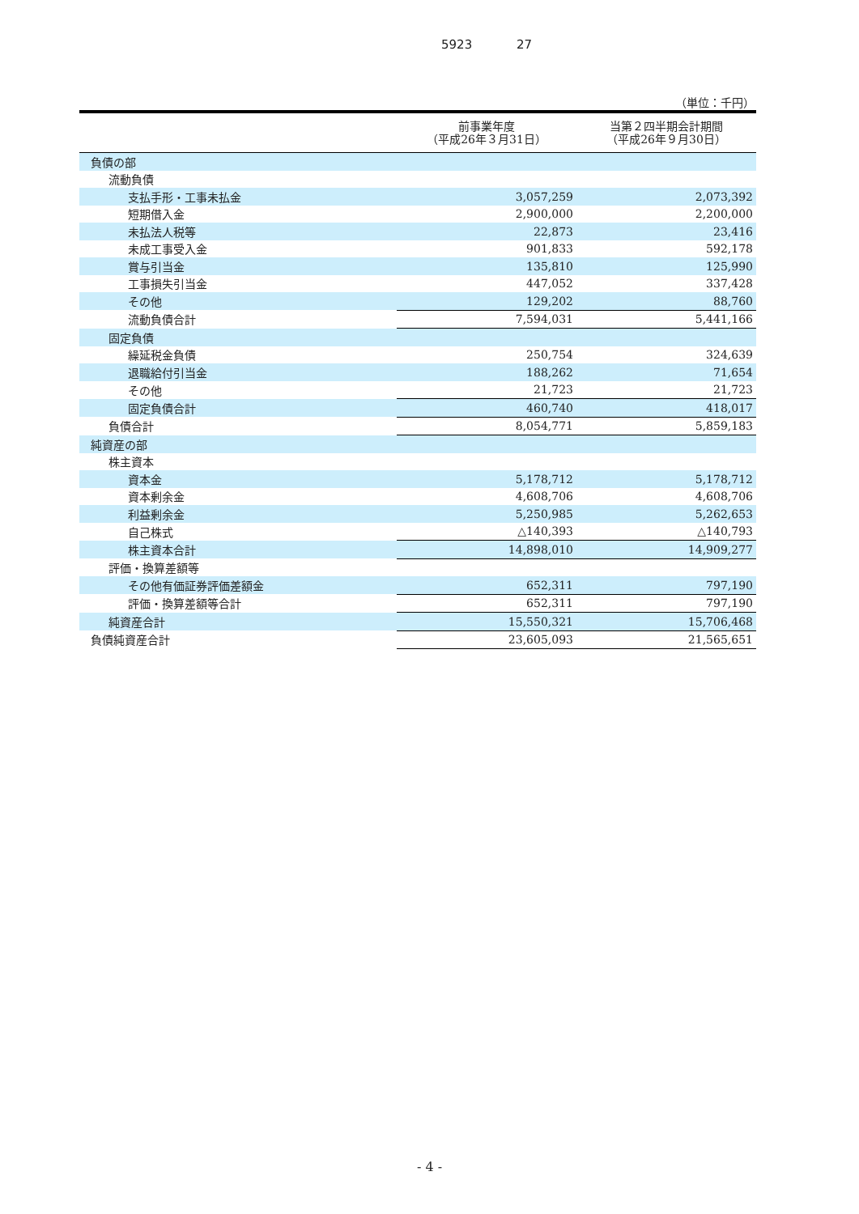5923 27
（単位：千円）
| | 前事業年度 （平成26年３月31日） | 当第２四半期会計期間 （平成26年９月30日） |
| --- | --- | --- |
| 負債の部 | | |
| 流動負債 | | |
| 支払手形・工事未払金 | 3,057,259 | 2,073,392 |
| 短期借入金 | 2,900,000 | 2,200,000 |
| 未払法人税等 | 22,873 | 23,416 |
| 未成工事受入金 | 901,833 | 592,178 |
| 賞与引当金 | 135,810 | 125,990 |
| 工事損失引当金 | 447,052 | 337,428 |
| その他 | 129,202 | 88,760 |
| 流動負債合計 | 7,594,031 | 5,441,166 |
| 固定負債 | | |
| 繰延税金負債 | 250,754 | 324,639 |
| 退職給付引当金 | 188,262 | 71,654 |
| その他 | 21,723 | 21,723 |
| 固定負債合計 | 460,740 | 418,017 |
| 負債合計 | 8,054,771 | 5,859,183 |
| 純資産の部 | | |
| 株主資本 | | |
| 資本金 | 5,178,712 | 5,178,712 |
| 資本剰余金 | 4,608,706 | 4,608,706 |
| 利益剰余金 | 5,250,985 | 5,262,653 |
| 自己株式 | △140,393 | △140,793 |
| 株主資本合計 | 14,898,010 | 14,909,277 |
| 評価・換算差額等 | | |
| その他有価証券評価差額金 | 652,311 | 797,190 |
| 評価・換算差額等合計 | 652,311 | 797,190 |
| 純資産合計 | 15,550,321 | 15,706,468 |
| 負債純資産合計 | 23,605,093 | 21,565,651 |
- 4 -